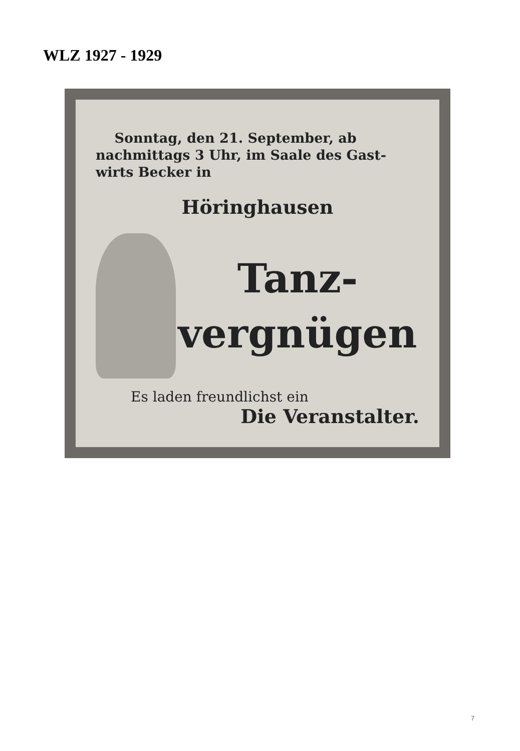WLZ 1927 - 1929
Sonntag, den 21. September, ab nachmittags 3 Uhr, im Saale des Gast- wirts Becker in
Höringhausen
Tanz-
vergnügen
Es laden freundlichst ein
Die Veranstalter.
7